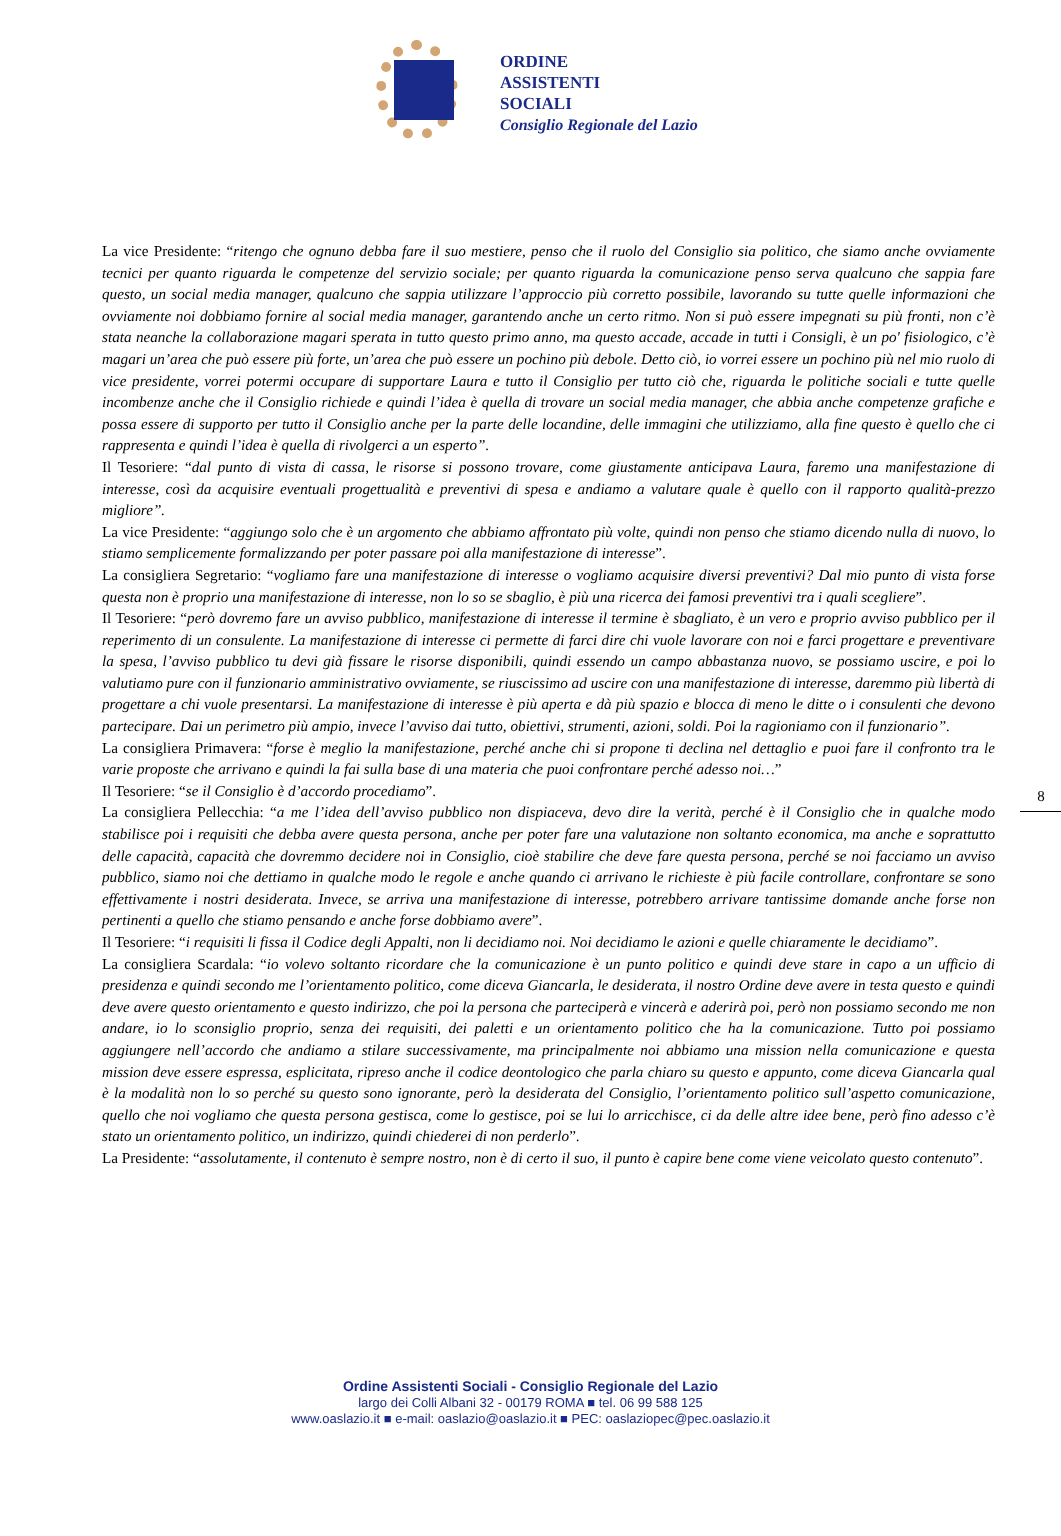ORDINE
ASSISTENTI
SOCIALI
Consiglio Regionale del Lazio
La vice Presidente: “ritengo che ognuno debba fare il suo mestiere, penso che il ruolo del Consiglio sia politico, che siamo anche ovviamente tecnici per quanto riguarda le competenze del servizio sociale; per quanto riguarda la comunicazione penso serva qualcuno che sappia fare questo, un social media manager, qualcuno che sappia utilizzare l’approccio più corretto possibile, lavorando su tutte quelle informazioni che ovviamente noi dobbiamo fornire al social media manager, garantendo anche un certo ritmo. Non si può essere impegnati su più fronti, non c’è stata neanche la collaborazione magari sperata in tutto questo primo anno, ma questo accade, accade in tutti i Consigli, è un po' fisiologico, c’è magari un’area che può essere più forte, un’area che può essere un pochino più debole. Detto ciò, io vorrei essere un pochino più nel mio ruolo di vice presidente, vorrei potermi occupare di supportare Laura e tutto il Consiglio per tutto ciò che, riguarda le politiche sociali e tutte quelle incombenze anche che il Consiglio richiede e quindi l’idea è quella di trovare un social media manager, che abbia anche competenze grafiche e possa essere di supporto per tutto il Consiglio anche per la parte delle locandine, delle immagini che utilizziamo, alla fine questo è quello che ci rappresenta e quindi l’idea è quella di rivolgerci a un esperto”.
Il Tesoriere: “dal punto di vista di cassa, le risorse si possono trovare, come giustamente anticipava Laura, faremo una manifestazione di interesse, così da acquisire eventuali progettualità e preventivi di spesa e andiamo a valutare quale è quello con il rapporto qualità-prezzo migliore”.
La vice Presidente: “aggiungo solo che è un argomento che abbiamo affrontato più volte, quindi non penso che stiamo dicendo nulla di nuovo, lo stiamo semplicemente formalizzando per poter passare poi alla manifestazione di interesse”.
La consigliera Segretario: “vogliamo fare una manifestazione di interesse o vogliamo acquisire diversi preventivi? Dal mio punto di vista forse questa non è proprio una manifestazione di interesse, non lo so se sbaglio, è più una ricerca dei famosi preventivi tra i quali scegliere”.
Il Tesoriere: “però dovremo fare un avviso pubblico, manifestazione di interesse il termine è sbagliato, è un vero e proprio avviso pubblico per il reperimento di un consulente. La manifestazione di interesse ci permette di farci dire chi vuole lavorare con noi e farci progettare e preventivare la spesa, l’avviso pubblico tu devi già fissare le risorse disponibili, quindi essendo un campo abbastanza nuovo, se possiamo uscire, e poi lo valutiamo pure con il funzionario amministrativo ovviamente, se riuscissimo ad uscire con una manifestazione di interesse, daremmo più libertà di progettare a chi vuole presentarsi. La manifestazione di interesse è più aperta e dà più spazio e blocca di meno le ditte o i consulenti che devono partecipare. Dai un perimetro più ampio, invece l’avviso dai tutto, obiettivi, strumenti, azioni, soldi. Poi la ragioniamo con il funzionario”.
La consigliera Primavera: “forse è meglio la manifestazione, perché anche chi si propone ti declina nel dettaglio e puoi fare il confronto tra le varie proposte che arrivano e quindi la fai sulla base di una materia che puoi confrontare perché adesso noi…”
Il Tesoriere: “se il Consiglio è d’accordo procediamo”.
La consigliera Pellecchia: “a me l’idea dell’avviso pubblico non dispiaceva, devo dire la verità, perché è il Consiglio che in qualche modo stabilisce poi i requisiti che debba avere questa persona, anche per poter fare una valutazione non soltanto economica, ma anche e soprattutto delle capacità, capacità che dovremmo decidere noi in Consiglio, cioè stabilire che deve fare questa persona, perché se noi facciamo un avviso pubblico, siamo noi che dettiamo in qualche modo le regole e anche quando ci arrivano le richieste è più facile controllare, confrontare se sono effettivamente i nostri desiderata. Invece, se arriva una manifestazione di interesse, potrebbero arrivare tantissime domande anche forse non pertinenti a quello che stiamo pensando e anche forse dobbiamo avere”.
Il Tesoriere: “i requisiti li fissa il Codice degli Appalti, non li decidiamo noi. Noi decidiamo le azioni e quelle chiaramente le decidiamo”.
La consigliera Scardala: “io volevo soltanto ricordare che la comunicazione è un punto politico e quindi deve stare in capo a un ufficio di presidenza e quindi secondo me l’orientamento politico, come diceva Giancarla, le desiderata, il nostro Ordine deve avere in testa questo e quindi deve avere questo orientamento e questo indirizzo, che poi la persona che parteciperà e vincerà e aderirà poi, però non possiamo secondo me non andare, io lo sconsiglio proprio, senza dei requisiti, dei paletti e un orientamento politico che ha la comunicazione. Tutto poi possiamo aggiungere nell’accordo che andiamo a stilare successivamente, ma principalmente noi abbiamo una mission nella comunicazione e questa mission deve essere espressa, esplicitata, ripreso anche il codice deontologico che parla chiaro su questo e appunto, come diceva Giancarla qual è la modalità non lo so perché su questo sono ignorante, però la desiderata del Consiglio, l’orientamento politico sull’aspetto comunicazione, quello che noi vogliamo che questa persona gestisca, come lo gestisce, poi se lui lo arricchisce, ci da delle altre idee bene, però fino adesso c’è stato un orientamento politico, un indirizzo, quindi chiederei di non perderlo”.
La Presidente: “assolutamente, il contenuto è sempre nostro, non è di certo il suo, il punto è capire bene come viene veicolato questo contenuto”.
8
Ordine Assistenti Sociali - Consiglio Regionale del Lazio
largo dei Colli Albani 32 - 00179 ROMA ■ tel. 06 99 588 125
www.oaslazio.it ■ e-mail: oaslazio@oaslazio.it ■ PEC: oaslaziopec@pec.oaslazio.it